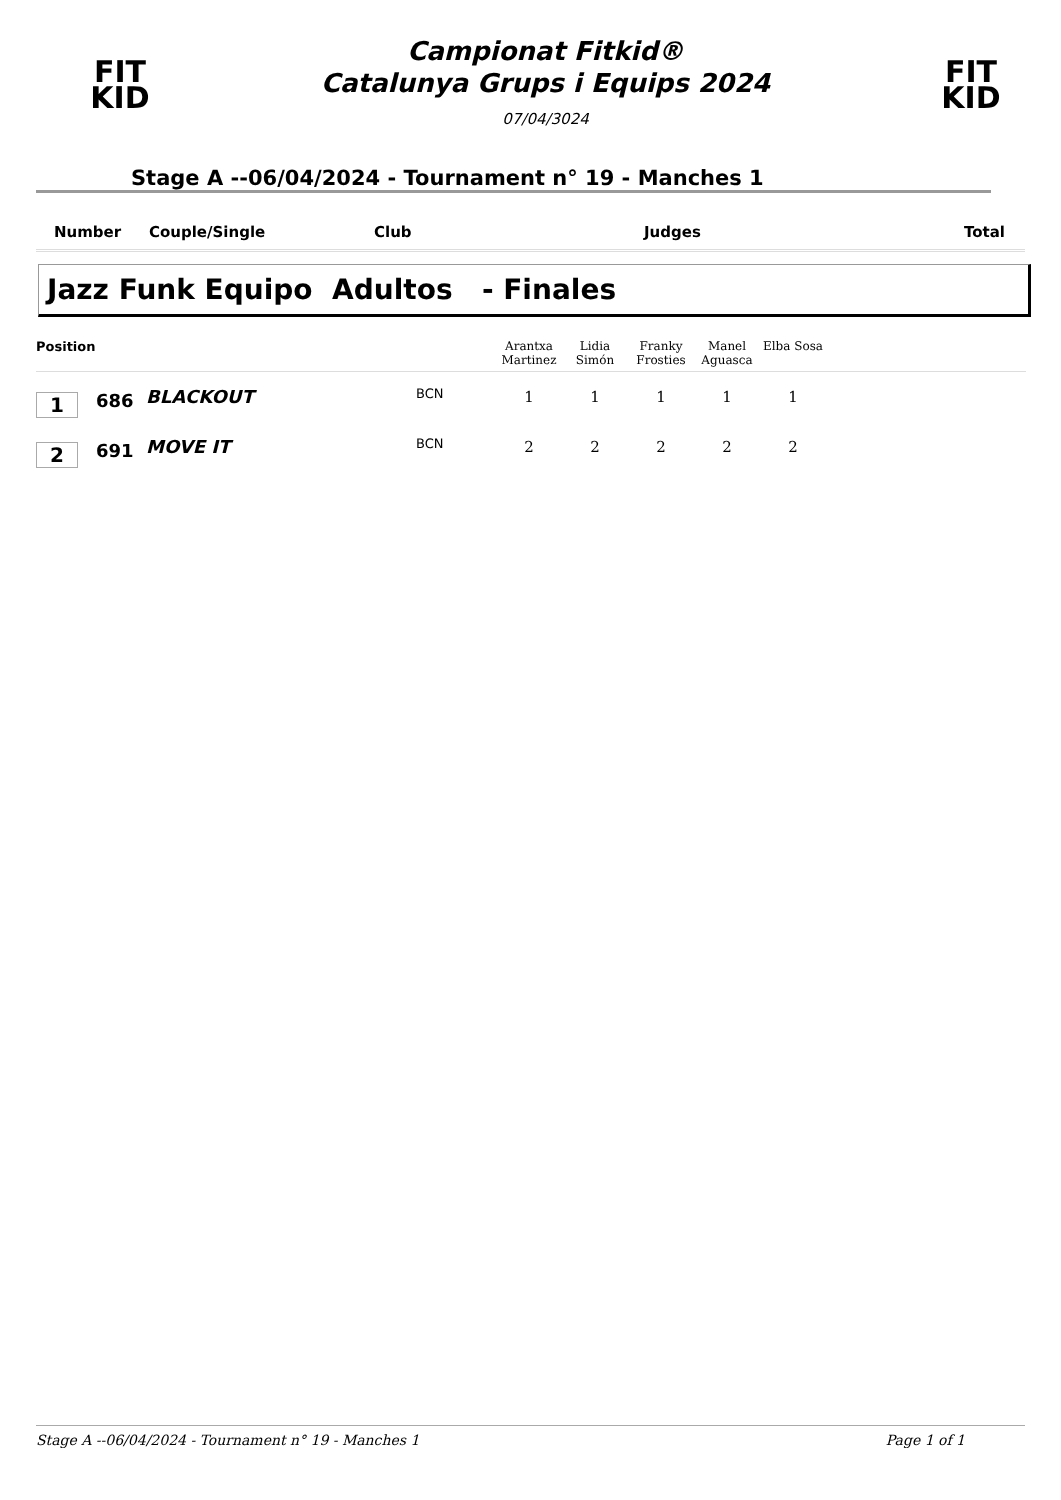FIT
KID
Campionat Fitkid®
Catalunya Grups i Equips 2024
07/04/3024
FIT
KID
Stage A --06/04/2024 - Tournament n° 19 - Manches 1
Number Couple/Single Club Judges Total
Jazz Funk Equipo Adultos - Finales
| Position | | | | Arantxa Martinez | Lidia Simón | Franky Frosties | Manel Aguasca | Elba Sosa | |
| --- | --- | --- | --- | --- | --- | --- | --- | --- | --- |
| 1 | 686 | BLACKOUT | BCN | 1 | 1 | 1 | 1 | 1 | |
| 2 | 691 | MOVE IT | BCN | 2 | 2 | 2 | 2 | 2 | |
Stage A --06/04/2024 - Tournament n° 19 - Manches 1 Page 1 of 1